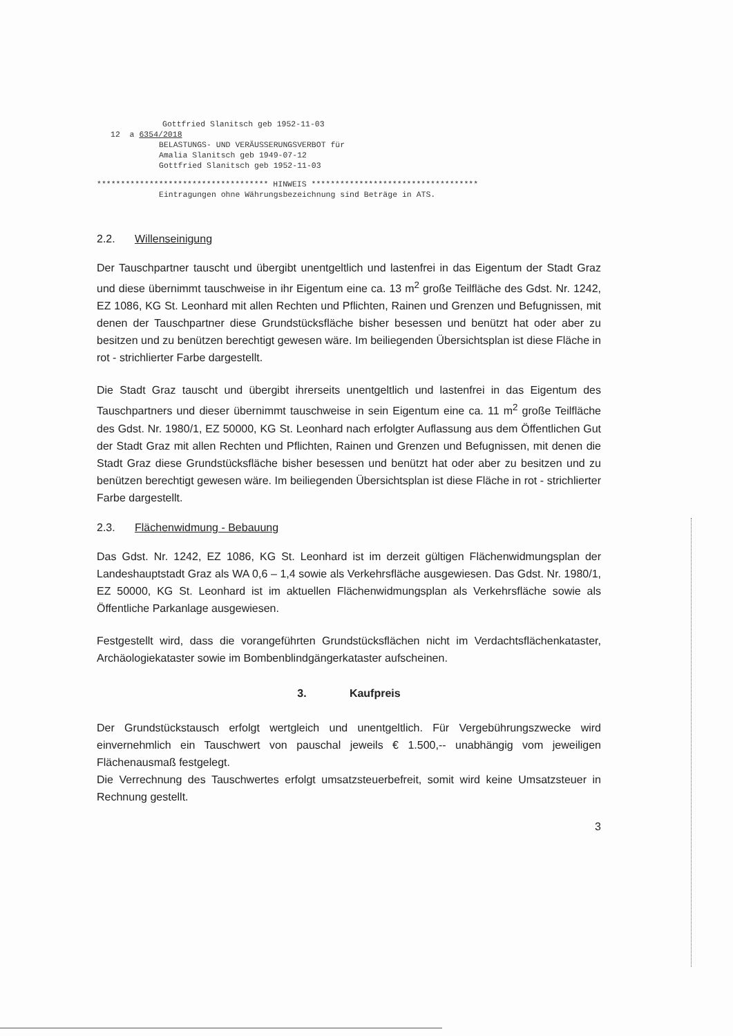Gottfried Slanitsch geb 1952-11-03
12 a 6354/2018
BELASTUNGS- UND VERÄUSSERUNGSVERBOT für
Amalia Slanitsch geb 1949-07-12
Gottfried Slanitsch geb 1952-11-03
************************************ HINWEIS ***********************************
Eintragungen ohne Währungsbezeichnung sind Beträge in ATS.
2.2. Willenseinigung
Der Tauschpartner tauscht und übergibt unentgeltlich und lastenfrei in das Eigentum der Stadt Graz und diese übernimmt tauschweise in ihr Eigentum eine ca. 13 m<sup>2</sup> große Teilfläche des Gdst. Nr. 1242, EZ 1086, KG St. Leonhard mit allen Rechten und Pflichten, Rainen und Grenzen und Befugnissen, mit denen der Tauschpartner diese Grundstücksfläche bisher besessen und benützt hat oder aber zu besitzen und zu benützen berechtigt gewesen wäre. Im beiliegenden Übersichtsplan ist diese Fläche in rot - strichlierter Farbe dargestellt.
Die Stadt Graz tauscht und übergibt ihrerseits unentgeltlich und lastenfrei in das Eigentum des Tauschpartners und dieser übernimmt tauschweise in sein Eigentum eine ca. 11 m<sup>2</sup> große Teilfläche des Gdst. Nr. 1980/1, EZ 50000, KG St. Leonhard nach erfolgter Auflassung aus dem Öffentlichen Gut der Stadt Graz mit allen Rechten und Pflichten, Rainen und Grenzen und Befugnissen, mit denen die Stadt Graz diese Grundstücksfläche bisher besessen und benützt hat oder aber zu besitzen und zu benützen berechtigt gewesen wäre. Im beiliegenden Übersichtsplan ist diese Fläche in rot - strichlierter Farbe dargestellt.
2.3. Flächenwidmung - Bebauung
Das Gdst. Nr. 1242, EZ 1086, KG St. Leonhard ist im derzeit gültigen Flächenwidmungsplan der Landeshauptstadt Graz als WA 0,6 – 1,4 sowie als Verkehrsfläche ausgewiesen. Das Gdst. Nr. 1980/1, EZ 50000, KG St. Leonhard ist im aktuellen Flächenwidmungsplan als Verkehrsfläche sowie als Öffentliche Parkanlage ausgewiesen.
Festgestellt wird, dass die vorangeführten Grundstücksflächen nicht im Verdachtsflächenkataster, Archäologiekataster sowie im Bombenblindgängerkataster aufscheinen.
3. Kaufpreis
Der Grundstückstausch erfolgt wertgleich und unentgeltlich. Für Vergebührungszwecke wird einvernehmlich ein Tauschwert von pauschal jeweils € 1.500,-- unabhängig vom jeweiligen Flächenausmaß festgelegt.
Die Verrechnung des Tauschwertes erfolgt umsatzsteuerbefreit, somit wird keine Umsatzsteuer in Rechnung gestellt.
3